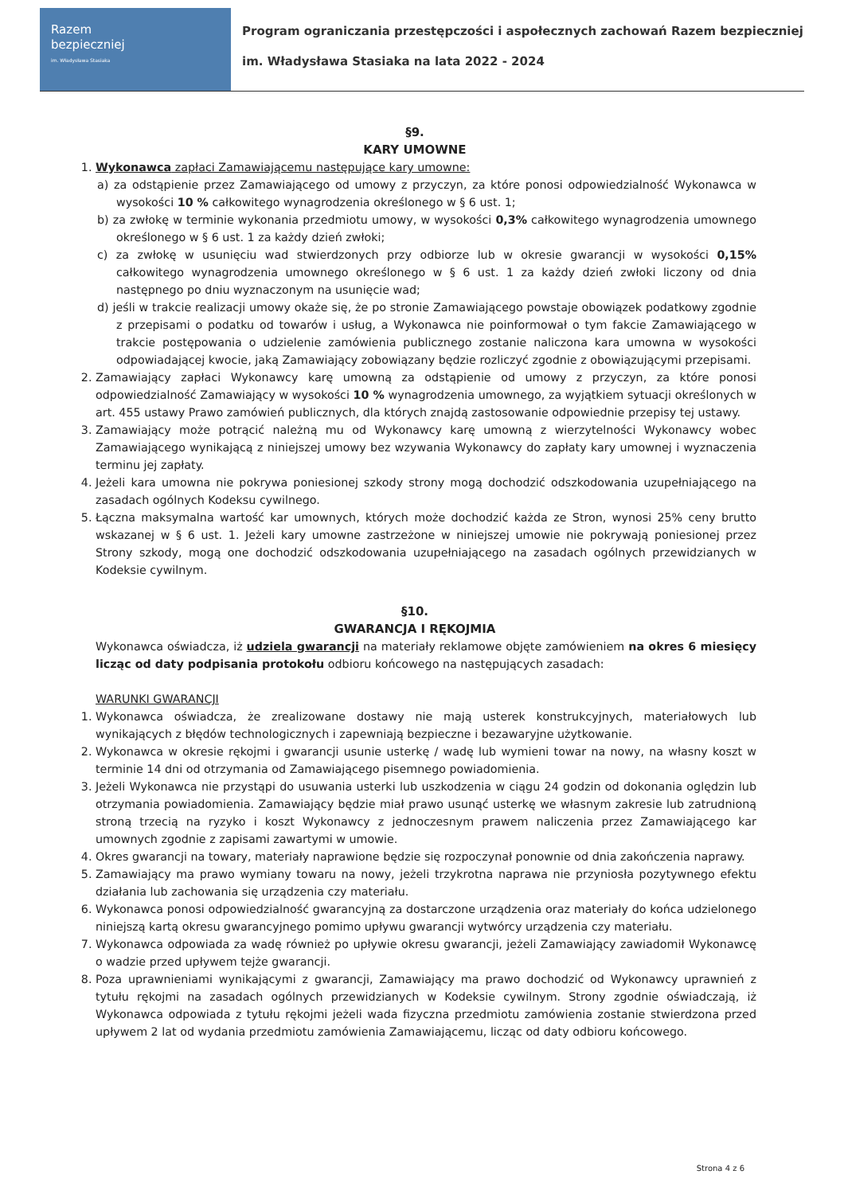Razem
bezpieczniej
im. Władysława Stasiaka
Program ograniczania przestępczości i aspołecznych zachowań Razem bezpieczniej
im. Władysława Stasiaka na lata 2022 - 2024
§9.
KARY UMOWNE
1. Wykonawca zapłaci Zamawiającemu następujące kary umowne:
a) za odstąpienie przez Zamawiającego od umowy z przyczyn, za które ponosi odpowiedzialność Wykonawca w wysokości 10 % całkowitego wynagrodzenia określonego w § 6 ust. 1;
b) za zwłokę w terminie wykonania przedmiotu umowy, w wysokości 0,3% całkowitego wynagrodzenia umownego określonego w § 6 ust. 1 za każdy dzień zwłoki;
c) za zwłokę w usunięciu wad stwierdzonych przy odbiorze lub w okresie gwarancji w wysokości 0,15% całkowitego wynagrodzenia umownego określonego w § 6 ust. 1 za każdy dzień zwłoki liczony od dnia następnego po dniu wyznaczonym na usunięcie wad;
d) jeśli w trakcie realizacji umowy okaże się, że po stronie Zamawiającego powstaje obowiązek podatkowy zgodnie z przepisami o podatku od towarów i usług, a Wykonawca nie poinformował o tym fakcie Zamawiającego w trakcie postępowania o udzielenie zamówienia publicznego zostanie naliczona kara umowna w wysokości odpowiadającej kwocie, jaką Zamawiający zobowiązany będzie rozliczyć zgodnie z obowiązującymi przepisami.
2. Zamawiający zapłaci Wykonawcy karę umowną za odstąpienie od umowy z przyczyn, za które ponosi odpowiedzialność Zamawiający w wysokości 10 % wynagrodzenia umownego, za wyjątkiem sytuacji określonych w art. 455 ustawy Prawo zamówień publicznych, dla których znajdą zastosowanie odpowiednie przepisy tej ustawy.
3. Zamawiający może potrącić należną mu od Wykonawcy karę umowną z wierzytelności Wykonawcy wobec Zamawiającego wynikającą z niniejszej umowy bez wzywania Wykonawcy do zapłaty kary umownej i wyznaczenia terminu jej zapłaty.
4. Jeżeli kara umowna nie pokrywa poniesionej szkody strony mogą dochodzić odszkodowania uzupełniającego na zasadach ogólnych Kodeksu cywilnego.
5. Łączna maksymalna wartość kar umownych, których może dochodzić każda ze Stron, wynosi 25% ceny brutto wskazanej w § 6 ust. 1. Jeżeli kary umowne zastrzeżone w niniejszej umowie nie pokrywają poniesionej przez Strony szkody, mogą one dochodzić odszkodowania uzupełniającego na zasadach ogólnych przewidzianych w Kodeksie cywilnym.
§10.
GWARANCJA I RĘKOJMIA
Wykonawca oświadcza, iż udziela gwarancji na materiały reklamowe objęte zamówieniem na okres 6 miesięcy licząc od daty podpisania protokołu odbioru końcowego na następujących zasadach:
WARUNKI GWARANCJI
1. Wykonawca oświadcza, że zrealizowane dostawy nie mają usterek konstrukcyjnych, materiałowych lub wynikających z błędów technologicznych i zapewniają bezpieczne i bezawaryjne użytkowanie.
2. Wykonawca w okresie rękojmi i gwarancji usunie usterkę / wadę lub wymieni towar na nowy, na własny koszt w terminie 14 dni od otrzymania od Zamawiającego pisemnego powiadomienia.
3. Jeżeli Wykonawca nie przystąpi do usuwania usterki lub uszkodzenia w ciągu 24 godzin od dokonania oględzin lub otrzymania powiadomienia. Zamawiający będzie miał prawo usunąć usterkę we własnym zakresie lub zatrudnioną stroną trzecią na ryzyko i koszt Wykonawcy z jednoczesnym prawem naliczenia przez Zamawiającego kar umownych zgodnie z zapisami zawartymi w umowie.
4. Okres gwarancji na towary, materiały naprawione będzie się rozpoczynał ponownie od dnia zakończenia naprawy.
5. Zamawiający ma prawo wymiany towaru na nowy, jeżeli trzykrotna naprawa nie przyniosła pozytywnego efektu działania lub zachowania się urządzenia czy materiału.
6. Wykonawca ponosi odpowiedzialność gwarancyjną za dostarczone urządzenia oraz materiały do końca udzielonego niniejszą kartą okresu gwarancyjnego pomimo upływu gwarancji wytwórcy urządzenia czy materiału.
7. Wykonawca odpowiada za wadę również po upływie okresu gwarancji, jeżeli Zamawiający zawiadomił Wykonawcę o wadzie przed upływem tejże gwarancji.
8. Poza uprawnieniami wynikającymi z gwarancji, Zamawiający ma prawo dochodzić od Wykonawcy uprawnień z tytułu rękojmi na zasadach ogólnych przewidzianych w Kodeksie cywilnym. Strony zgodnie oświadczają, iż Wykonawca odpowiada z tytułu rękojmi jeżeli wada fizyczna przedmiotu zamówienia zostanie stwierdzona przed upływem 2 lat od wydania przedmiotu zamówienia Zamawiającemu, licząc od daty odbioru końcowego.
Strona 4 z 6